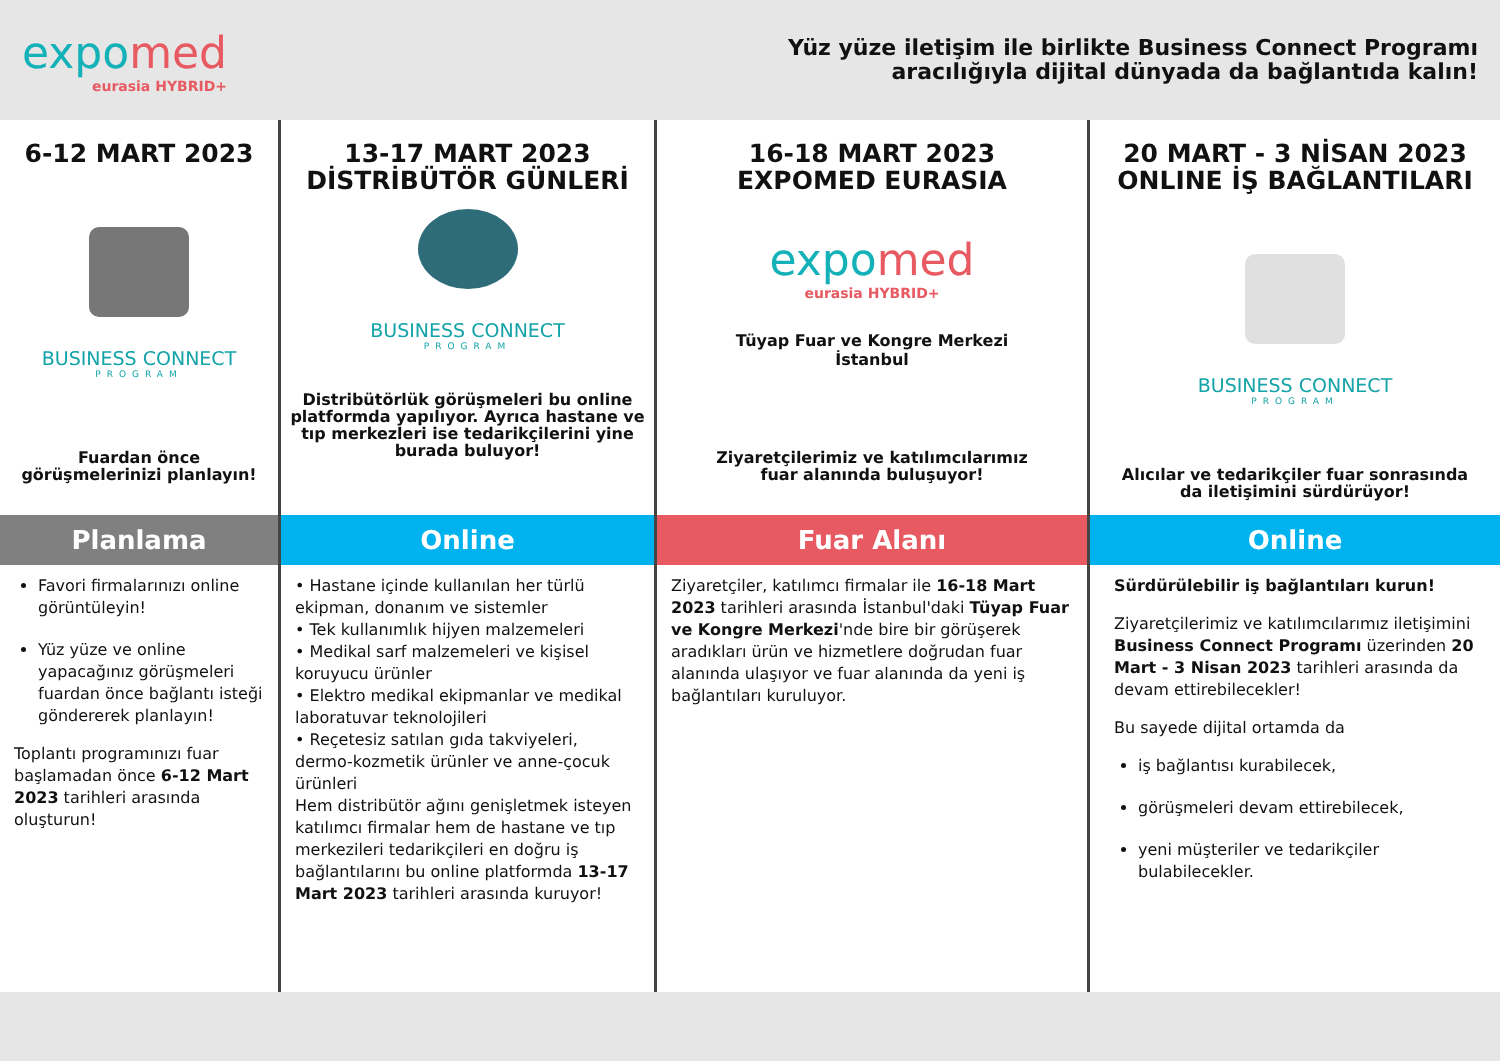expomed
eurasia HYBRID+
Yüz yüze iletişim ile birlikte Business Connect Programı
aracılığıyla dijital dünyada da bağlantıda kalın!
6-12 MART 2023
BUSINESS CONNECT
PROGRAM
Fuardan önce
görüşmelerinizi planlayın!
Planlama
Favori firmalarınızı online görüntüleyin!
Yüz yüze ve online yapacağınız görüşmeleri fuardan önce bağlantı isteği göndererek planlayın!
Toplantı programınızı fuar başlamadan önce 6-12 Mart 2023 tarihleri arasında oluşturun!
13-17 MART 2023
DİSTRİBÜTÖR GÜNLERİ
BUSINESS CONNECT
PROGRAM
Distribütörlük görüşmeleri bu online platformda yapılıyor. Ayrıca hastane ve tıp merkezleri ise tedarikçilerini yine burada buluyor!
Online
• Hastane içinde kullanılan her türlü ekipman, donanım ve sistemler
• Tek kullanımlık hijyen malzemeleri
• Medikal sarf malzemeleri ve kişisel koruyucu ürünler
• Elektro medikal ekipmanlar ve medikal laboratuvar teknolojileri
• Reçetesiz satılan gıda takviyeleri, dermo-kozmetik ürünler ve anne-çocuk ürünleri
Hem distribütör ağını genişletmek isteyen katılımcı firmalar hem de hastane ve tıp merkezileri tedarikçileri en doğru iş bağlantılarını bu online platformda 13-17 Mart 2023 tarihleri arasında kuruyor!
16-18 MART 2023
EXPOMED EURASIA
expomed
eurasia HYBRID+
Tüyap Fuar ve Kongre Merkezi
İstanbul
Ziyaretçilerimiz ve katılımcılarımız
fuar alanında buluşuyor!
Fuar Alanı
Ziyaretçiler, katılımcı firmalar ile 16-18 Mart 2023 tarihleri arasında İstanbul'daki Tüyap Fuar ve Kongre Merkezi'nde bire bir görüşerek aradıkları ürün ve hizmetlere doğrudan fuar alanında ulaşıyor ve fuar alanında da yeni iş bağlantıları kuruluyor.
20 MART - 3 NİSAN 2023
ONLINE İŞ BAĞLANTILARI
BUSINESS CONNECT
PROGRAM
Alıcılar ve tedarikçiler fuar sonrasında
da iletişimini sürdürüyor!
Online
Sürdürülebilir iş bağlantıları kurun!
Ziyaretçilerimiz ve katılımcılarımız iletişimini Business Connect Programı üzerinden 20 Mart - 3 Nisan 2023 tarihleri arasında da devam ettirebilecekler!
Bu sayede dijital ortamda da
iş bağlantısı kurabilecek,
görüşmeleri devam ettirebilecek,
yeni müşteriler ve tedarikçiler bulabilecekler.